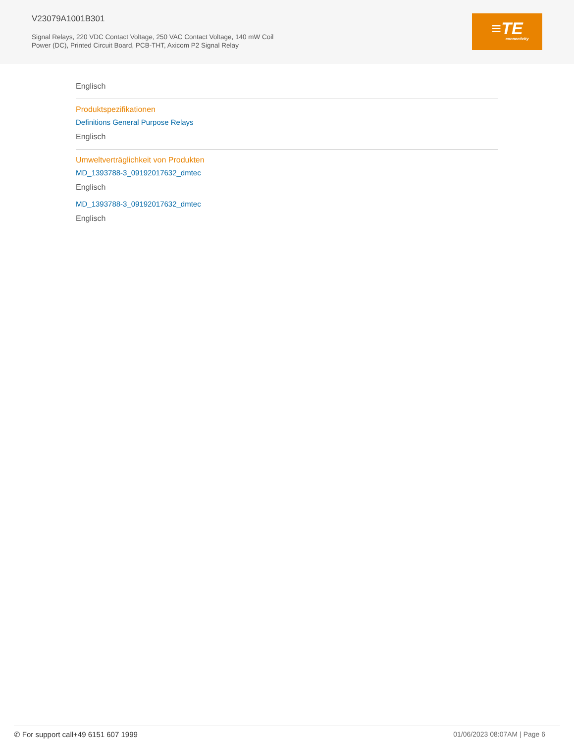V23079A1001B301
Signal Relays, 220 VDC Contact Voltage, 250 VAC Contact Voltage, 140 mW Coil Power (DC), Printed Circuit Board, PCB-THT, Axicom P2 Signal Relay
≡TE
connectivity
Englisch
Produktspezifikationen
Definitions General Purpose Relays
Englisch
Umweltverträglichkeit von Produkten
MD_1393788-3_09192017632_dmtec
Englisch
MD_1393788-3_09192017632_dmtec
Englisch
✆ For support call+49 6151 607 1999 01/06/2023 08:07AM | Page 6